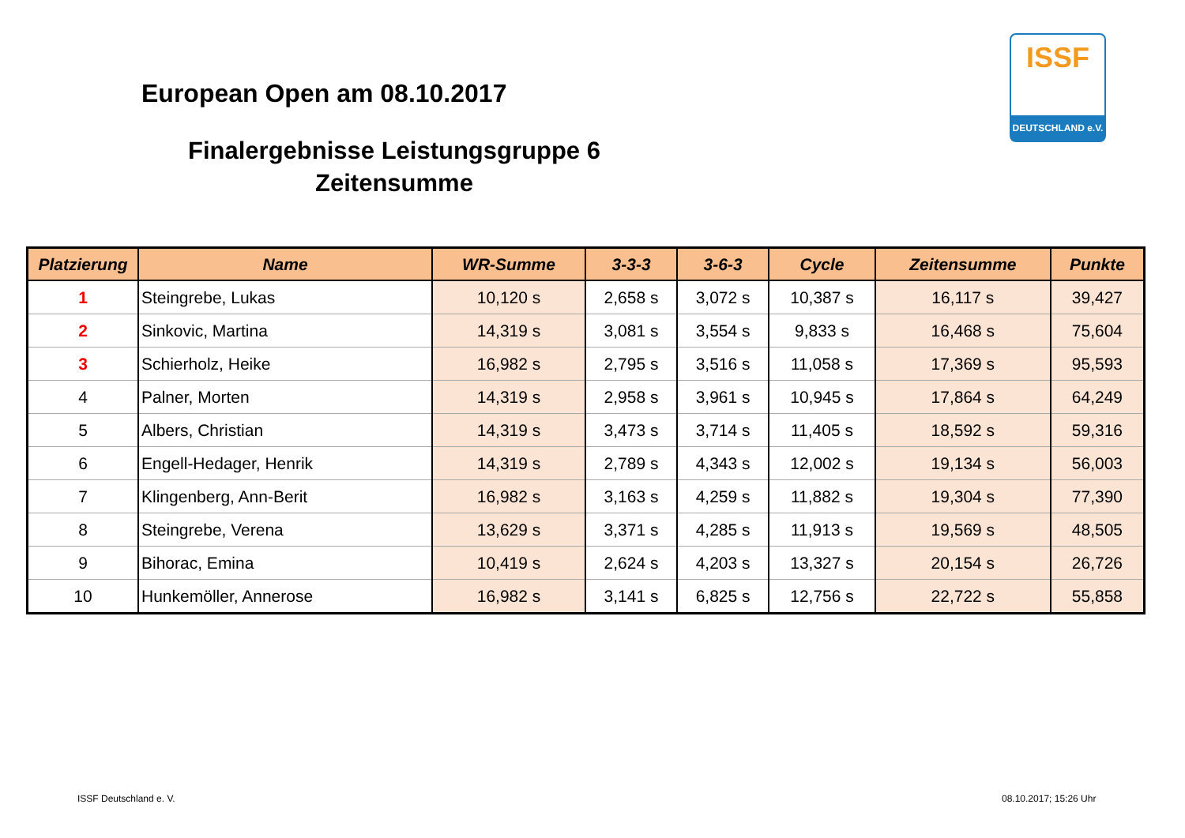European Open am 08.10.2017
Finalergebnisse Leistungsgruppe 6
Zeitensumme
ISSF
DEUTSCHLAND e.V.
| Platzierung | Name | WR-Summe | 3-3-3 | 3-6-3 | Cycle | Zeitensumme | Punkte |
| --- | --- | --- | --- | --- | --- | --- | --- |
| 1 | Steingrebe, Lukas | 10,120 s | 2,658 s | 3,072 s | 10,387 s | 16,117 s | 39,427 |
| 2 | Sinkovic, Martina | 14,319 s | 3,081 s | 3,554 s | 9,833 s | 16,468 s | 75,604 |
| 3 | Schierholz, Heike | 16,982 s | 2,795 s | 3,516 s | 11,058 s | 17,369 s | 95,593 |
| 4 | Palner, Morten | 14,319 s | 2,958 s | 3,961 s | 10,945 s | 17,864 s | 64,249 |
| 5 | Albers, Christian | 14,319 s | 3,473 s | 3,714 s | 11,405 s | 18,592 s | 59,316 |
| 6 | Engell-Hedager, Henrik | 14,319 s | 2,789 s | 4,343 s | 12,002 s | 19,134 s | 56,003 |
| 7 | Klingenberg, Ann-Berit | 16,982 s | 3,163 s | 4,259 s | 11,882 s | 19,304 s | 77,390 |
| 8 | Steingrebe, Verena | 13,629 s | 3,371 s | 4,285 s | 11,913 s | 19,569 s | 48,505 |
| 9 | Bihorac, Emina | 10,419 s | 2,624 s | 4,203 s | 13,327 s | 20,154 s | 26,726 |
| 10 | Hunkemöller, Annerose | 16,982 s | 3,141 s | 6,825 s | 12,756 s | 22,722 s | 55,858 |
ISSF Deutschland e. V. 08.10.2017; 15:26 Uhr